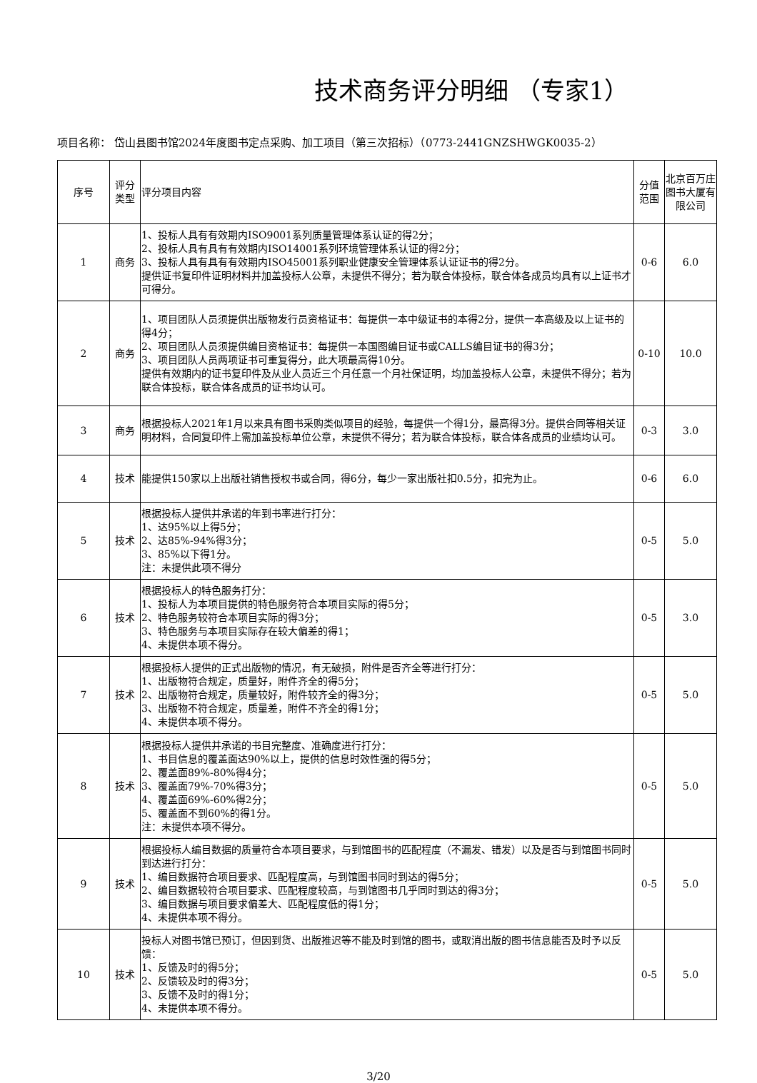技术商务评分明细 （专家1）
项目名称： 岱山县图书馆2024年度图书定点采购、加工项目（第三次招标）（0773-2441GNZSHWGK0035-2）
| 序号 | 评分类型 | 评分项目内容 | 分值范围 | 北京百万庄图书大厦有限公司 |
| 1 | 商务 | 1、投标人具有有效期内ISO9001系列质量管理体系认证的得2分； 2、投标人具有具有有效期内ISO14001系列环境管理体系认证的得2分； 3、投标人具有具有有效期内ISO45001系列职业健康安全管理体系认证证书的得2分。 提供证书复印件证明材料并加盖投标人公章，未提供不得分；若为联合体投标，联合体各成员均具有以上证书才可得分。 | 0-6 | 6.0 |
| 2 | 商务 | 1、项目团队人员须提供出版物发行员资格证书：每提供一本中级证书的本得2分，提供一本高级及以上证书的得4分； 2、项目团队人员须提供编目资格证书：每提供一本国图编目证书或CALLS编目证书的得3分； 3、项目团队人员两项证书可重复得分，此大项最高得10分。 提供有效期内的证书复印件及从业人员近三个月任意一个月社保证明，均加盖投标人公章，未提供不得分；若为联合体投标，联合体各成员的证书均认可。 | 0-10 | 10.0 |
| 3 | 商务 | 根据投标人2021年1月以来具有图书采购类似项目的经验，每提供一个得1分，最高得3分。提供合同等相关证明材料，合同复印件上需加盖投标单位公章，未提供不得分；若为联合体投标，联合体各成员的业绩均认可。 | 0-3 | 3.0 |
| 4 | 技术 | 能提供150家以上出版社销售授权书或合同，得6分，每少一家出版社扣0.5分，扣完为止。 | 0-6 | 6.0 |
| 5 | 技术 | 根据投标人提供并承诺的年到书率进行打分： 1、达95%以上得5分； 2、达85%-94%得3分； 3、85%以下得1分。 注：未提供此项不得分 | 0-5 | 5.0 |
| 6 | 技术 | 根据投标人的特色服务打分： 1、投标人为本项目提供的特色服务符合本项目实际的得5分； 2、特色服务较符合本项目实际的得3分； 3、特色服务与本项目实际存在较大偏差的得1； 4、未提供本项不得分。 | 0-5 | 3.0 |
| 7 | 技术 | 根据投标人提供的正式出版物的情况，有无破损，附件是否齐全等进行打分： 1、出版物符合规定，质量好，附件齐全的得5分； 2、出版物符合规定，质量较好，附件较齐全的得3分； 3、出版物不符合规定，质量差，附件不齐全的得1分； 4、未提供本项不得分。 | 0-5 | 5.0 |
| 8 | 技术 | 根据投标人提供并承诺的书目完整度、准确度进行打分： 1、书目信息的覆盖面达90%以上，提供的信息时效性强的得5分； 2、覆盖面89%-80%得4分； 3、覆盖面79%-70%得3分； 4、覆盖面69%-60%得2分； 5、覆盖面不到60%的得1分。 注：未提供本项不得分。 | 0-5 | 5.0 |
| 9 | 技术 | 根据投标人编目数据的质量符合本项目要求，与到馆图书的匹配程度（不漏发、错发）以及是否与到馆图书同时到达进行打分： 1、编目数据符合项目要求、匹配程度高，与到馆图书同时到达的得5分； 2、编目数据较符合项目要求、匹配程度较高，与到馆图书几乎同时到达的得3分； 3、编目数据与项目要求偏差大、匹配程度低的得1分； 4、未提供本项不得分。 | 0-5 | 5.0 |
| 10 | 技术 | 投标人对图书馆已预订，但因到货、出版推迟等不能及时到馆的图书，或取消出版的图书信息能否及时予以反馈： 1、反馈及时的得5分； 2、反馈较及时的得3分； 3、反馈不及时的得1分； 4、未提供本项不得分。 | 0-5 | 5.0 |
3/20